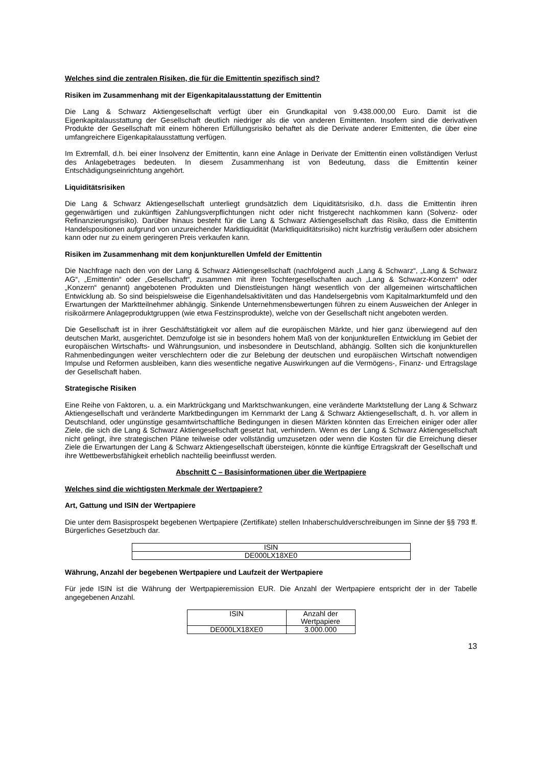Welches sind die zentralen Risiken, die für die Emittentin spezifisch sind?
Risiken im Zusammenhang mit der Eigenkapitalausstattung der Emittentin
Die Lang & Schwarz Aktiengesellschaft verfügt über ein Grundkapital von 9.438.000,00 Euro. Damit ist die Eigenkapitalausstattung der Gesellschaft deutlich niedriger als die von anderen Emittenten. Insofern sind die derivativen Produkte der Gesellschaft mit einem höheren Erfüllungsrisiko behaftet als die Derivate anderer Emittenten, die über eine umfangreichere Eigenkapitalausstattung verfügen.
Im Extremfall, d.h. bei einer Insolvenz der Emittentin, kann eine Anlage in Derivate der Emittentin einen vollständigen Verlust des Anlagebetrages bedeuten. In diesem Zusammenhang ist von Bedeutung, dass die Emittentin keiner Entschädigungseinrichtung angehört.
Liquiditätsrisiken
Die Lang & Schwarz Aktiengesellschaft unterliegt grundsätzlich dem Liquiditätsrisiko, d.h. dass die Emittentin ihren gegenwärtigen und zukünftigen Zahlungsverpflichtungen nicht oder nicht fristgerecht nachkommen kann (Solvenz- oder Refinanzierungsrisiko). Darüber hinaus besteht für die Lang & Schwarz Aktiengesellschaft das Risiko, dass die Emittentin Handelspositionen aufgrund von unzureichender Marktliquidität (Marktliquiditätsrisiko) nicht kurzfristig veräußern oder absichern kann oder nur zu einem geringeren Preis verkaufen kann.
Risiken im Zusammenhang mit dem konjunkturellen Umfeld der Emittentin
Die Nachfrage nach den von der Lang & Schwarz Aktiengesellschaft (nachfolgend auch „Lang & Schwarz“, „Lang & Schwarz AG“, „Emittentin“ oder „Gesellschaft“, zusammen mit ihren Tochtergesellschaften auch „Lang & Schwarz-Konzern“ oder „Konzern“ genannt) angebotenen Produkten und Dienstleistungen hängt wesentlich von der allgemeinen wirtschaftlichen Entwicklung ab. So sind beispielsweise die Eigenhandelsaktivitäten und das Handelsergebnis vom Kapitalmarktumfeld und den Erwartungen der Marktteilnehmer abhängig. Sinkende Unternehmensbewertungen führen zu einem Ausweichen der Anleger in risikoärmere Anlageproduktgruppen (wie etwa Festzinsprodukte), welche von der Gesellschaft nicht angeboten werden.
Die Gesellschaft ist in ihrer Geschäftstätigkeit vor allem auf die europäischen Märkte, und hier ganz überwiegend auf den deutschen Markt, ausgerichtet. Demzufolge ist sie in besonders hohem Maß von der konjunkturellen Entwicklung im Gebiet der europäischen Wirtschafts- und Währungsunion, und insbesondere in Deutschland, abhängig. Sollten sich die konjunkturellen Rahmenbedingungen weiter verschlechtern oder die zur Belebung der deutschen und europäischen Wirtschaft notwendigen Impulse und Reformen ausbleiben, kann dies wesentliche negative Auswirkungen auf die Vermögens-, Finanz- und Ertragslage der Gesellschaft haben.
Strategische Risiken
Eine Reihe von Faktoren, u. a. ein Marktrückgang und Marktschwankungen, eine veränderte Marktstellung der Lang & Schwarz Aktiengesellschaft und veränderte Marktbedingungen im Kernmarkt der Lang & Schwarz Aktiengesellschaft, d. h. vor allem in Deutschland, oder ungünstige gesamtwirtschaftliche Bedingungen in diesen Märkten könnten das Erreichen einiger oder aller Ziele, die sich die Lang & Schwarz Aktiengesellschaft gesetzt hat, verhindern. Wenn es der Lang & Schwarz Aktiengesellschaft nicht gelingt, ihre strategischen Pläne teilweise oder vollständig umzusetzen oder wenn die Kosten für die Erreichung dieser Ziele die Erwartungen der Lang & Schwarz Aktiengesellschaft übersteigen, könnte die künftige Ertragskraft der Gesellschaft und ihre Wettbewerbsfähigkeit erheblich nachteilig beeinflusst werden.
Abschnitt C – Basisinformationen über die Wertpapiere
Welches sind die wichtigsten Merkmale der Wertpapiere?
Art, Gattung und ISIN der Wertpapiere
Die unter dem Basisprospekt begebenen Wertpapiere (Zertifikate) stellen Inhaberschuldverschreibungen im Sinne der §§ 793 ff. Bürgerliches Gesetzbuch dar.
| ISIN |
| DE000LX18XE0 |
Währung, Anzahl der begebenen Wertpapiere und Laufzeit der Wertpapiere
Für jede ISIN ist die Währung der Wertpapieremission EUR. Die Anzahl der Wertpapiere entspricht der in der Tabelle angegebenen Anzahl.
| ISIN | Anzahl der Wertpapiere |
| DE000LX18XE0 | 3.000.000 |
13